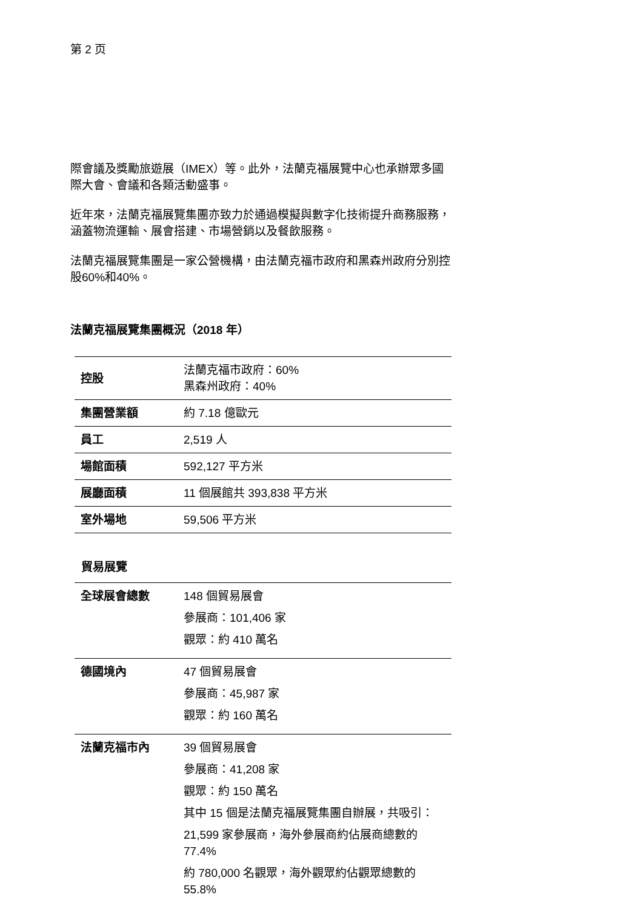第 2 页
際會議及獎勵旅遊展（IMEX）等。此外，法蘭克福展覽中心也承辦眾多國際大會、會議和各類活動盛事。
近年來，法蘭克福展覽集團亦致力於通過模擬與數字化技術提升商務服務，涵蓋物流運輸、展會搭建、市場營銷以及餐飲服務。
法蘭克福展覽集團是一家公營機構，由法蘭克福市政府和黑森州政府分別控股60%和40%。
法蘭克福展覽集團概況（2018 年）
| 控股 | 法蘭克福市政府：60% 黑森州政府：40% |
| 集團營業額 | 約 7.18 億歐元 |
| 員工 | 2,519 人 |
| 場館面積 | 592,127 平方米 |
| 展廳面積 | 11 個展館共 393,838 平方米 |
| 室外場地 | 59,506 平方米 |
貿易展覽
| 全球展會總數 | 148 個貿易展會 參展商：101,406 家 觀眾：約 410 萬名 |
| 德國境內 | 47 個貿易展會 參展商：45,987 家 觀眾：約 160 萬名 |
| 法蘭克福市內 | 39 個貿易展會 參展商：41,208 家 觀眾：約 150 萬名 其中 15 個是法蘭克福展覽集團自辦展，共吸引： 21,599 家參展商，海外參展商約佔展商總數的 77.4% 約 780,000 名觀眾，海外觀眾約佔觀眾總數的 55.8% |